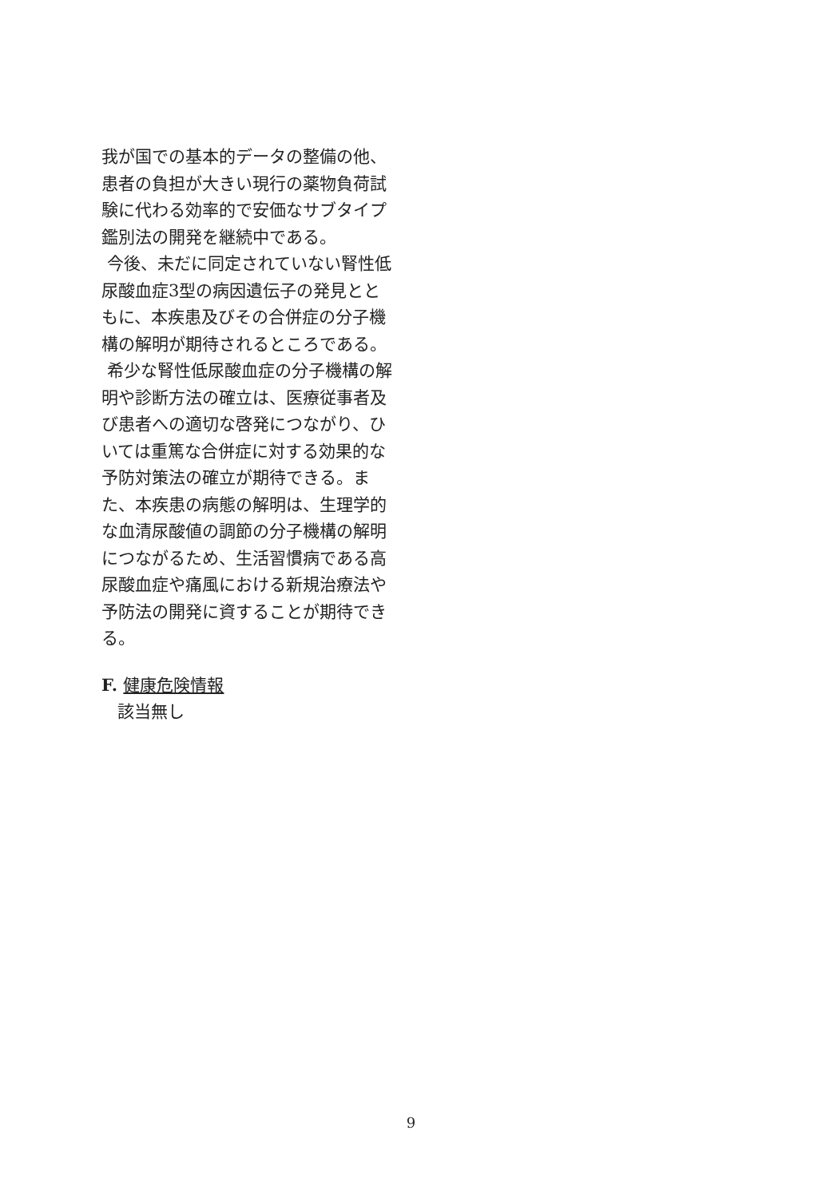我が国での基本的データの整備の他、患者の負担が大きい現行の薬物負荷試験に代わる効率的で安価なサブタイプ鑑別法の開発を継続中である。
今後、未だに同定されていない腎性低尿酸血症3型の病因遺伝子の発見とともに、本疾患及びその合併症の分子機構の解明が期待されるところである。
希少な腎性低尿酸血症の分子機構の解明や診断方法の確立は、医療従事者及び患者への適切な啓発につながり、ひいては重篤な合併症に対する効果的な予防対策法の確立が期待できる。また、本疾患の病態の解明は、生理学的な血清尿酸値の調節の分子機構の解明につながるため、生活習慣病である高尿酸血症や痛風における新規治療法や予防法の開発に資することが期待できる。
F. 健康危険情報
該当無し
9